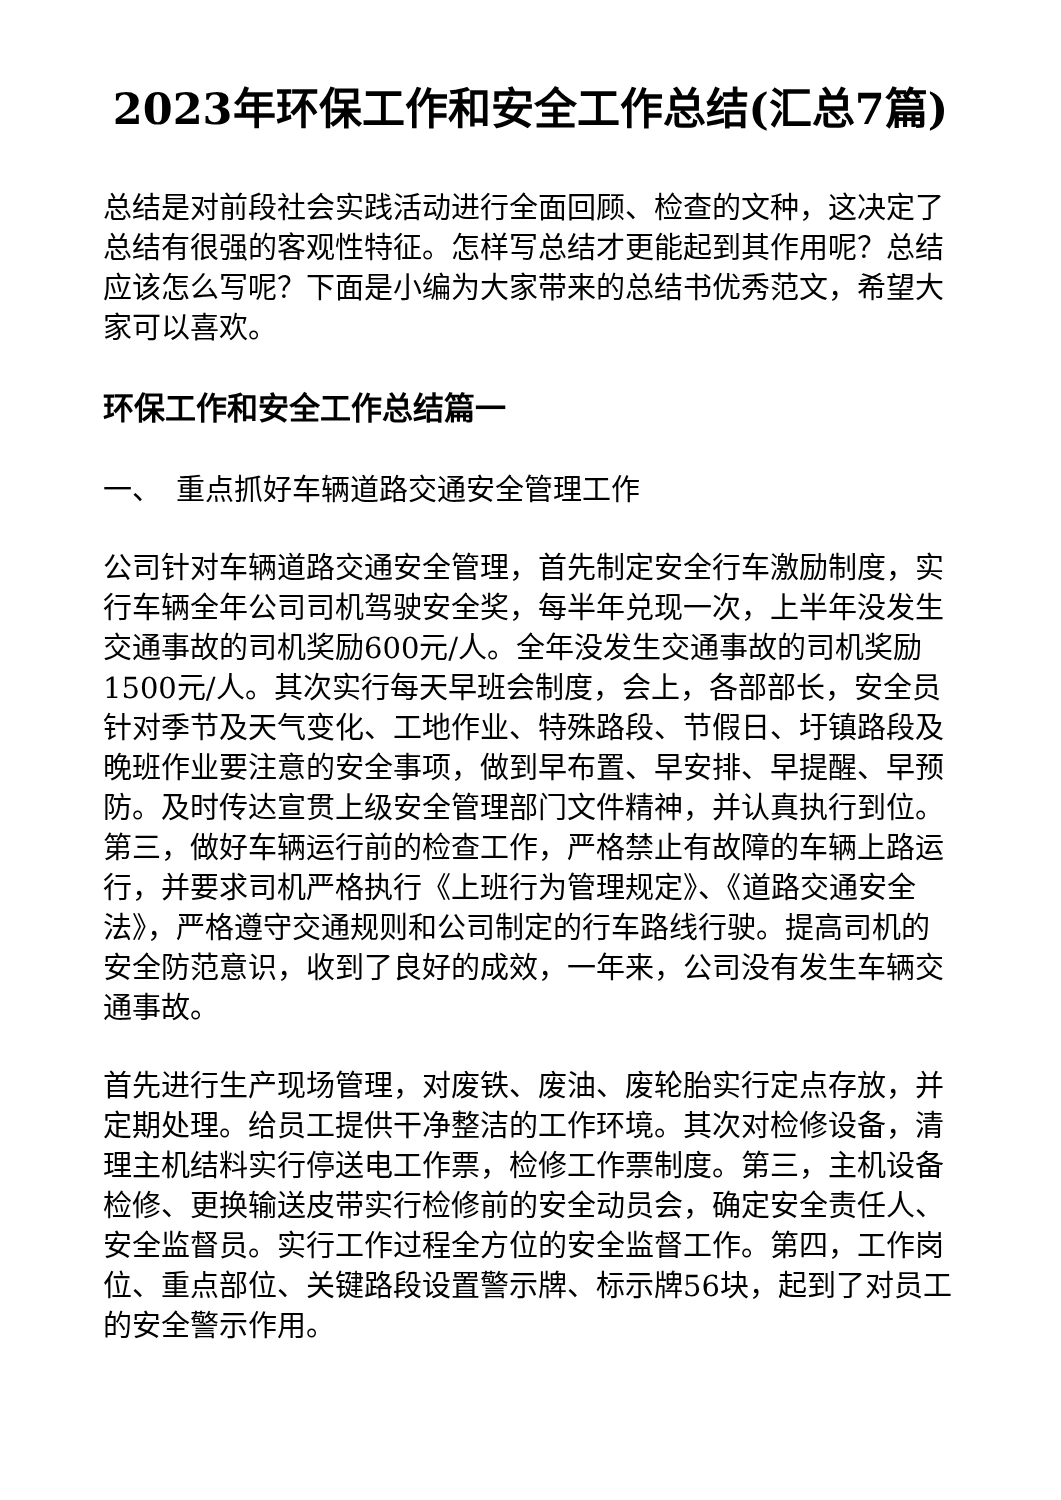2023年环保工作和安全工作总结(汇总7篇)
总结是对前段社会实践活动进行全面回顾、检查的文种，这决定了总结有很强的客观性特征。怎样写总结才更能起到其作用呢？总结应该怎么写呢？下面是小编为大家带来的总结书优秀范文，希望大家可以喜欢。
环保工作和安全工作总结篇一
一、　重点抓好车辆道路交通安全管理工作
公司针对车辆道路交通安全管理，首先制定安全行车激励制度，实行车辆全年公司司机驾驶安全奖，每半年兑现一次，上半年没发生交通事故的司机奖励600元/人。全年没发生交通事故的司机奖励1500元/人。其次实行每天早班会制度，会上，各部部长，安全员针对季节及天气变化、工地作业、特殊路段、节假日、圩镇路段及晚班作业要注意的安全事项，做到早布置、早安排、早提醒、早预防。及时传达宣贯上级安全管理部门文件精神，并认真执行到位。第三，做好车辆运行前的检查工作，严格禁止有故障的车辆上路运行，并要求司机严格执行《上班行为管理规定》、《道路交通安全法》，严格遵守交通规则和公司制定的行车路线行驶。提高司机的安全防范意识，收到了良好的成效，一年来，公司没有发生车辆交通事故。
首先进行生产现场管理，对废铁、废油、废轮胎实行定点存放，并定期处理。给员工提供干净整洁的工作环境。其次对检修设备，清理主机结料实行停送电工作票，检修工作票制度。第三，主机设备检修、更换输送皮带实行检修前的安全动员会，确定安全责任人、安全监督员。实行工作过程全方位的安全监督工作。第四，工作岗位、重点部位、关键路段设置警示牌、标示牌56块，起到了对员工的安全警示作用。